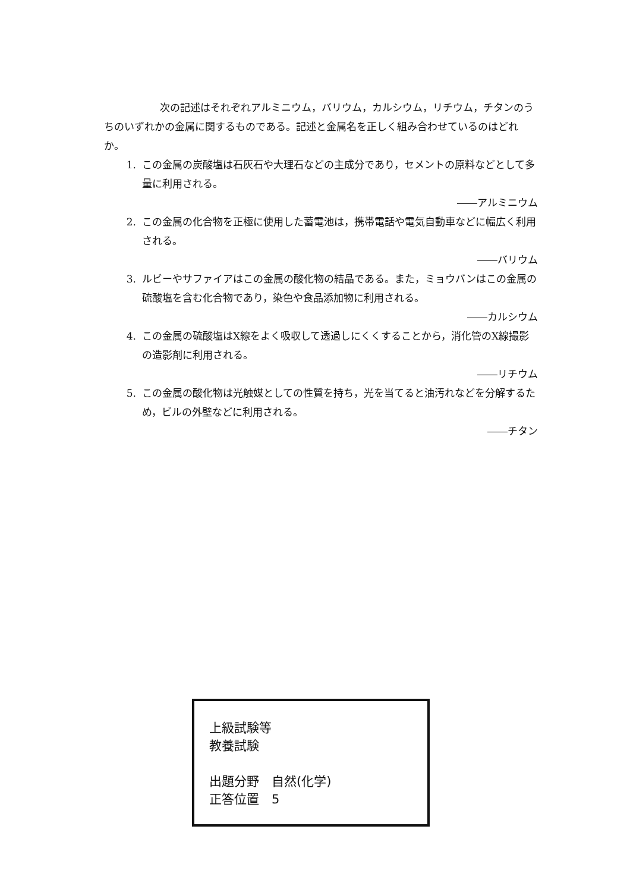次の記述はそれぞれアルミニウム，バリウム，カルシウム，リチウム，チタンのうちのいずれかの金属に関するものである。記述と金属名を正しく組み合わせているのはどれか。
1. この金属の炭酸塩は石灰石や大理石などの主成分であり，セメントの原料などとして多量に利用される。
――アルミニウム
2. この金属の化合物を正極に使用した蓄電池は，携帯電話や電気自動車などに幅広く利用される。
――バリウム
3. ルビーやサファイアはこの金属の酸化物の結晶である。また，ミョウバンはこの金属の硫酸塩を含む化合物であり，染色や食品添加物に利用される。
――カルシウム
4. この金属の硫酸塩はX線をよく吸収して透過しにくくすることから，消化管のX線撮影の造影剤に利用される。
――リチウム
5. この金属の酸化物は光触媒としての性質を持ち，光を当てると油汚れなどを分解するため，ビルの外壁などに利用される。
――チタン
上級試験等
教養試験
出題分野　自然(化学)
正答位置　5